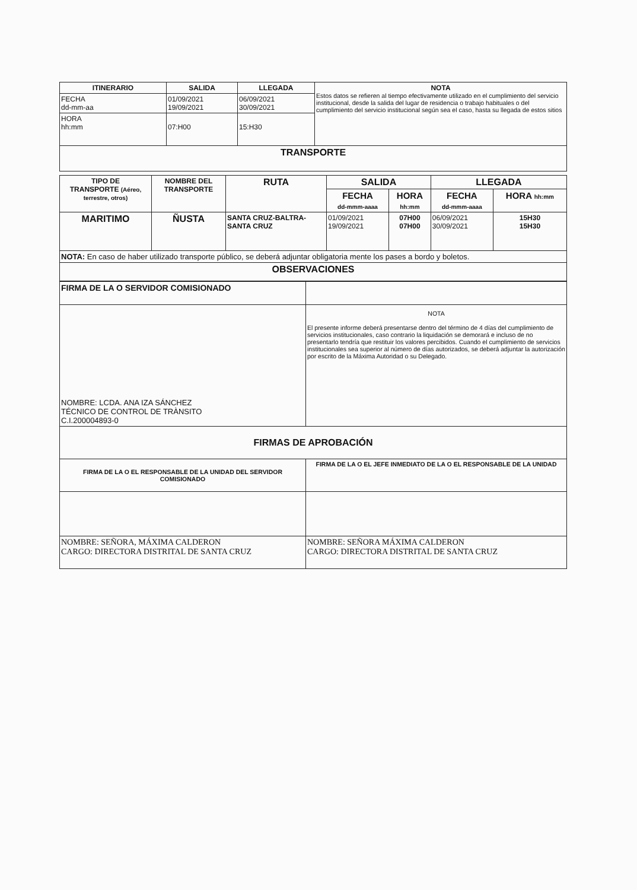| ITINERARIO | SALIDA | LLEGADA | NOTA Estos datos se refieren al tiempo efectivamente utilizado en el cumplimiento del servicio institucional, desde la salida del lugar de residencia o trabajo habituales o del cumplimiento del servicio institucional según sea el caso, hasta su llegada de estos sitios |
| FECHA dd-mm-aa | 01/09/2021 19/09/2021 | 06/09/2021 30/09/2021 | |
| HORA hh:mm | 07:H00 | 15:H30 | |
| TRANSPORTE | | | |
| TIPO DE TRANSPORTE (Aéreo, terrestre, otros) | NOMBRE DEL TRANSPORTE | RUTA | SALIDA | | LLEGADA | |
| --- | --- | --- | --- | --- | --- | --- |
| | | | FECHA dd-mmm-aaaa | HORA hh:mm | FECHA dd-mmm-aaaa | HORA hh:mm |
| MARITIMO | ÑUSTA | SANTA CRUZ-BALTRA-SANTA CRUZ | 01/09/2021 19/09/2021 | 07H00 07H00 | 06/09/2021 30/09/2021 | 15H30 15H30 |
| NOTA: En caso de haber utilizado transporte público, se deberá adjuntar obligatoria mente los pases a bordo y boletos. | | | | | | |
| OBSERVACIONES | | | | | | |
| FIRMA DE LA O SERVIDOR COMISIONADO | |
| NOMBRE: LCDA. ANA IZA SÁNCHEZ TÉCNICO DE CONTROL DE TRÀNSITO C.I.200004893-0 | NOTA El presente informe deberá presentarse dentro del término de 4 días del cumplimiento de servicios institucionales, caso contrario la liquidación se demorará e inclusο de no presentarlo tendría que restituir los valores percibidos. Cuando el cumplimiento de servicios institucionales sea superior al número de días autorizados, se deberá adjuntar la autorización por escrito de la Máxima Autoridad o su Delegado. |
| FIRMAS DE APROBACIÓN | |
| FIRMA DE LA O EL RESPONSABLE DE LA UNIDAD DEL SERVIDOR COMISIONADO | FIRMA DE LA O EL JEFE INMEDIATO DE LA O EL RESPONSABLE DE LA UNIDAD |
| NOMBRE: SEÑORA, MÁXIMA CALDERON CARGO: DIRECTORA DISTRITAL DE SANTA CRUZ | NOMBRE: SEÑORA MÁXIMA CALDERON CARGO: DIRECTORA DISTRITAL DE SANTA CRUZ |